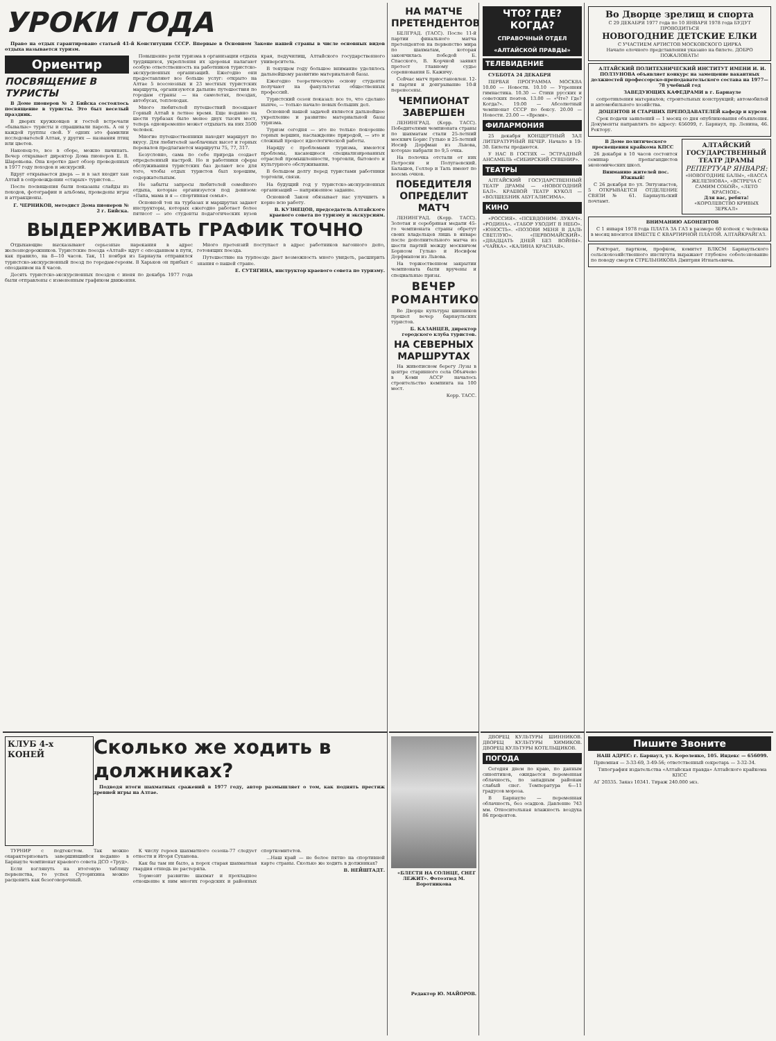УРОКИ ГОДА
Право на отдых гарантировано статьей 41-й Конституции СССР. Впервые в Основном Законе нашей страны в числе основных видов отдыха называется туризм.
Ориентир
ПОСВЯЩЕНИЕ В ТУРИСТЫ
В Доме пионеров № 2 Бийска состоялось посвящение в туристы. Это был веселый праздник.
В дверях кружковцев и гостей встречали «бывалые» туристы и спрашивали пароль. А он у каждой группы свой. У одних это фамилии исследователей Алтая, у других — названия птиц или цветов.
Наконец-то, все в сборе, можно начинать. Вечер открывает директор Дома пионеров Е. В. Шаровьева. Она коротко дает обзор проведенных в 1977 году походов и экскурсий.
Вдруг открывается дверь — и в зал входит хан Алтай в сопровождении «старых» туристов...
После посвящения были показаны слайды из походов, фотографии и альбомы, проведены игры и аттракционы.
Г. ЧЕРНИКОВ, методист Дома пионеров № 2 г. Бийска.
Повышение роли туризма в организации отдыха трудящихся, укрепления их здоровья налагают особую ответственность на работников туристско-экскурсионных организаций. Ежегодно они предоставляют все больше услуг: открыто на Алтае 5 всесоюзных и 23 местных туристских маршрута, организуются дальние путешествия по городам страны — на самолетах, поездах, автобусах, теплоходах.
Много любителей путешествий посещают Горный Алтай в летнее время. Еще недавно на шести турбазах было менее двух тысяч мест, теперь одновременно может отдыхать на них 3500 человек.
Многие путешественники находят маршрут по вкусу. Для любителей заоблачных высот и горных перевалов предлагаются маршруты 75, 77, 317.
Безусловно, сама по себе природа создает определенный настрой. Но и работники сферы обслуживания туристских баз делают все для того, чтобы отдых туристов был хорошим, содержательным.
Не забыты запросы любителей семейного отдыха, которые организуется под девизом: «Папа, мама и я — спортивная семья».
Основной тон на турбазах и маршрутах задают инструкторы, которых ежегодно работает более пятисот — это студенты педагогических вузов края, педучилищ, Алтайского государственного университета.
В текущем году большое внимание уделялось дальнейшему развитию материальной базы.
Ежегодно теоретическую основу студенты получают на факультетах общественных профессий.
Туристский сезон показал: все то, что сделано нынче, — только начало новых больших дел.
Основной нашей задачей является дальнейшее укрепление и развитие материальной базы туризма.
Туризм сегодня — это не только покорение горных вершин, наслаждение природой, — это и сложный процесс идеологической работы.
Наряду с проблемами туризма, имеются проблемы, касающиеся специализированных отраслей промышленности, торговли, бытового и культурного обслуживания.
В большом долгу перед туристами работники торговли, связи.
На будущий год у туристско-экскурсионных организаций — напряженное задание.
Основной Закон обязывает нас улучшить в корне всю работу.
В. КУЗНЕЦОВ, председатель Алтайского краевого совета по туризму и экскурсиям.
ВЫДЕРЖИВАТЬ ГРАФИК ТОЧНО
Отдыхающие высказывают серьезные нарекания в адрес железнодорожников. Туристские поезда «Алтай» идут с опозданием в пути, как правило, на 8—10 часов. Так, 11 ноября из Барнаула отправился туристско-экскурсионный поезд по городам-героям. В Харьков он прибыл с опозданием на 8 часов.
Десять туристско-экскурсионных поездов с июня по декабрь 1977 года были отправлены с измененным графиком движения.
Много претензий поступает в адрес работников вагонного депо, готовящих поезда.
Путешествие на турпоезде дает возможность много увидеть, расширить знания о нашей стране.
Е. СУТЯГИНА, инструктор краевого совета по туризму.
НА МАТЧЕ ПРЕТЕНДЕНТОВ
БЕЛГРАД. (ТАСС). После 11-й партии финального матча претендентов на первенство мира по шахматам, которая закончилась победой Б. Спасского, В. Корчной заявил протест главному судье соревнования Б. Кажичу.
Сейчас матч приостановлен. 12-я партия и доигрывание 10-й перенесены.
ЧЕМПИОНАТ ЗАВЕРШЕН
ЛЕНИНГРАД. (Корр. ТАСС). Победителями чемпионата страны по шахматам стали 25-летний москвич Борис Гулько и 25-летний Иосиф Дорфман из Львова, которые набрали по 9,5 очка.
На полочка отстали от них Петросян и Полугаевский. Балашов, Геллер и Таль имеют по восемь очков.
ПОБЕДИТЕЛЯ ОПРЕДЕЛИТ МАТЧ
ЛЕНИНГРАД. (Корр. ТАСС). Золотая и серебряная медали 45-го чемпионата страны обретут своих владельцев лишь в январе после дополнительного матча из шести партий между москвичом Борисом Гулько и Иосифом Дорфманом из Львова.
На торжественном закрытии чемпионата были вручены и специальные призы.
ВЕЧЕР РОМАНТИКОВ
Во Дворце культуры шинников прошел вечер барнаульских туристов.
Б. КАЗАНЦЕВ, директор городского клуба туристов.
НА СЕВЕРНЫХ МАРШРУТАХ
На живописном берегу Лузы в центре старинного села Объячево в Коми АССР началось строительство кемпинга на 100 мест.
Корр. ТАСС.
ЧТО? ГДЕ? КОГДА?
СПРАВОЧНЫЙ ОТДЕЛ «АЛТАЙСКОЙ ПРАВДЫ»
ТЕЛЕВИДЕНИЕ
СУББОТА 24 ДЕКАБРЯ
ПЕРВАЯ ПРОГРАММА МОСКВА 10.00 — Новости. 10.10 — Утренняя гимнастика. 10.30 — Стихи русских и советских поэтов. 13.00 — «Что? Где? Когда?». 19.00 — Абсолютный чемпионат СССР по боксу. 20.00 — Новости. 23.00 — «Время».
ФИЛАРМОНИЯ
25 декабря КОНЦЕРТНЫЙ ЗАЛ ЛИТЕРАТУРНЫЙ ВЕЧЕР. Начало в 19-30. Билеты продаются.
У НАС В ГОСТЯХ — ЭСТРАДНЫЙ АНСАМБЛЬ «СИБИРСКИЙ СУВЕНИР».
ТЕАТРЫ
АЛТАЙСКИЙ ГОСУДАРСТВЕННЫЙ ТЕАТР ДРАМЫ — «НОВОГОДНИЙ БАЛ». КРАЕВОЙ ТЕАТР КУКОЛ — «ВОЛШЕБНИК АБУГАЛИСИМА».
КИНО
«РОССИЯ». «ПСЕВДОНИМ: ЛУКАЧ». «РОДИНА». «ТАБОР УХОДИТ В НЕБО». «ЮНОСТЬ». «ПОЗОВИ МЕНЯ В ДАЛЬ СВЕТЛУЮ». «ПЕРВОМАЙСКИЙ». «ДВАДЦАТЬ ДНЕЙ БЕЗ ВОЙНЫ». «ЧАЙКА». «КАЛИНА КРАСНАЯ».
Во Дворце зрелищ и спорта
С 29 ДЕКАБРЯ 1977 года по 10 ЯНВАРЯ 1978 года БУДУТ ПРОВОДИТЬСЯ
НОВОГОДНИЕ ДЕТСКИЕ ЕЛКИ
С УЧАСТИЕМ АРТИСТОВ МОСКОВСКОГО ЦИРКА
Начало елочного представления указано на билете. ДОБРО ПОЖАЛОВАТЬ!
АЛТАЙСКИЙ ПОЛИТЕХНИЧЕСКИЙ ИНСТИТУТ ИМЕНИ И. И. ПОЛЗУНОВА объявляет конкурс на замещение вакантных должностей профессорско-преподавательского состава на 1977—78 учебный год
ЗАВЕДУЮЩИХ КАФЕДРАМИ в г. Барнауле
сопротивления материалов; строительных конструкций; автомобилей и автомобильного хозяйства.
ДОЦЕНТОВ И СТАРШИХ ПРЕПОДАВАТЕЛЕЙ кафедр и курсов
Срок подачи заявлений — 1 месяц со дня опубликования объявления. Документы направлять по адресу: 656099, г. Барнаул, пр. Ленина, 46. Ректору.
В Доме политического просвещения крайкома КПСС
26 декабря в 10 часов состоится семинар пропагандистов экономических школ.
Вниманию жителей пос. Южный!
С 26 декабря по ул. Энтузиастов, 5 ОТКРЫВАЕТСЯ ОТДЕЛЕНИЕ СВЯЗИ № 61. Барнаульский почтамт.
АЛТАЙСКИЙ ГОСУДАРСТВЕННЫЙ ТЕАТР ДРАМЫ
РЕПЕРТУАР ЯНВАРЯ:
«НОВОГОДНИЕ БАЛЫ», «ВАССА ЖЕЛЕЗНОВА», «ВСТРЕЧА С САМИМ СОБОЙ», «ЛЕТО КРАСНОЕ».
Для вас, ребята! «КОРОЛЕВСТВО КРИВЫХ ЗЕРКАЛ»
ВНИМАНИЮ АБОНЕНТОВ
С 1 января 1978 года ПЛАТА ЗА ГАЗ в размере 60 копеек с человека в месяц вносится ВМЕСТЕ С КВАРТИРНОЙ ПЛАТОЙ. АЛТАЙКРАЙГАЗ.
Ректорат, партком, профком, комитет ВЛКСМ Барнаульского сельскохозяйственного института выражают глубокое соболезнование по поводу смерти СТРЕЛЬНИКОВА Дмитрия Игнатьевича.
КЛУБ 4-х КОНЕЙ
Сколько же ходить в должниках?
Подводя итоги шахматных сражений в 1977 году, автор размышляет о том, как поднять престиж древней игры на Алтае.
ТУРНИР с подтекстом. Так можно охарактеризовать завершившийся недавно в Барнауле чемпионат краевого совета ДСО «Труд».
Если взглянуть на итоговую таблицу первенства, то успех Суторихина можно расценить как безоговорочный.
К числу героев шахматного сезона-77 следует отнести и Игоря Суханова.
Как бы там ни было, а порох старая шахматная гвардия отнюдь не растеряла.
Тормозит развитие шахмат и прохладное отношение к ним многих городских и районных спорткомитетов.
...Наш край — не белое пятно на спортивной карте страны. Сколько же ходить в должниках?
В. НЕЙШТАДТ.
«БЛЕСТЯ НА СОЛНЦЕ, СНЕГ ЛЕЖИТ». Фотоэтюд М. Воротникова
Редактор Ю. МАЙОРОВ.
ДВОРЕЦ КУЛЬТУРЫ ШИННИКОВ. ДВОРЕЦ КУЛЬТУРЫ ХИМИКОВ. ДВОРЕЦ КУЛЬТУРЫ КОТЕЛЬЩИКОВ.
ПОГОДА
Сегодня днем по краю, по данным синоптиков, ожидается переменная облачность, по западным районам слабый снег. Температура 6—11 градусов мороза.
В Барнауле — переменная облачность, без осадков. Давление 743 мм. Относительная влажность воздуха 86 процентов.
Пишите Звоните
НАШ АДРЕС: г. Барнаул, ул. Короленко, 105. Индекс — 656099.
Приемная — 3-33-69, 3-49-56; ответственный секретарь — 3-32-34.
Типография издательства «Алтайская правда» Алтайского крайкома КПСС
АГ 20335. Заказ 10341. Тираж 240.000 экз.